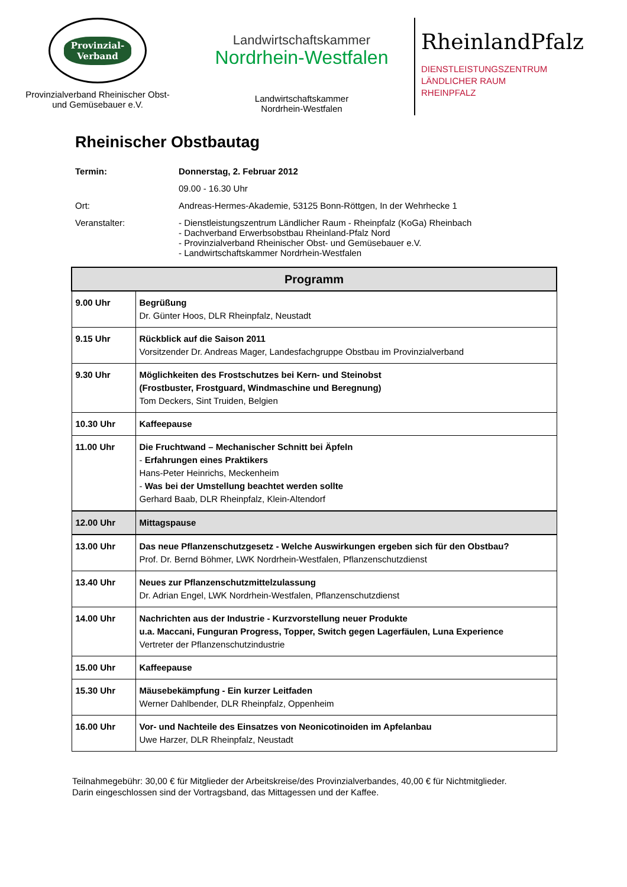Provinzial-
Verband
Provinzialverband Rheinischer Obst-
und Gemüsebauer e.V.
Landwirtschaftskammer
Nordrhein-Westfalen
Landwirtschaftskammer
Nordrhein-Westfalen
RheinlandPfalz
DIENSTLEISTUNGSZENTRUM
LÄNDLICHER RAUM
RHEINPFALZ
Rheinischer Obstbautag
Termin: Donnerstag, 2. Februar 2012
09.00 - 16.30 Uhr
Ort: Andreas-Hermes-Akademie, 53125 Bonn-Röttgen, In der Wehrhecke 1
Veranstalter: - Dienstleistungszentrum Ländlicher Raum - Rheinpfalz (KoGa) Rheinbach
- Dachverband Erwerbsobstbau Rheinland-Pfalz Nord
- Provinzialverband Rheinischer Obst- und Gemüsebauer e.V.
- Landwirtschaftskammer Nordrhein-Westfalen
| Programm | |
| --- | --- |
| 9.00 Uhr | Begrüßung Dr. Günter Hoos, DLR Rheinpfalz, Neustadt |
| 9.15 Uhr | Rückblick auf die Saison 2011 Vorsitzender Dr. Andreas Mager, Landesfachgruppe Obstbau im Provinzialverband |
| 9.30 Uhr | Möglichkeiten des Frostschutzes bei Kern- und Steinobst (Frostbuster, Frostguard, Windmaschine und Beregnung) Tom Deckers, Sint Truiden, Belgien |
| 10.30 Uhr | Kaffeepause |
| 11.00 Uhr | Die Fruchtwand – Mechanischer Schnitt bei Äpfeln - Erfahrungen eines Praktikers Hans-Peter Heinrichs, Meckenheim - Was bei der Umstellung beachtet werden sollte Gerhard Baab, DLR Rheinpfalz, Klein-Altendorf |
| 12.00 Uhr | Mittagspause |
| 13.00 Uhr | Das neue Pflanzenschutzgesetz - Welche Auswirkungen ergeben sich für den Obstbau? Prof. Dr. Bernd Böhmer, LWK Nordrhein-Westfalen, Pflanzenschutzdienst |
| 13.40 Uhr | Neues zur Pflanzenschutzmittelzulassung Dr. Adrian Engel, LWK Nordrhein-Westfalen, Pflanzenschutzdienst |
| 14.00 Uhr | Nachrichten aus der Industrie - Kurzvorstellung neuer Produkte u.a. Maccani, Funguran Progress, Topper, Switch gegen Lagerfäulen, Luna Experience Vertreter der Pflanzenschutzindustrie |
| 15.00 Uhr | Kaffeepause |
| 15.30 Uhr | Mäusebekämpfung - Ein kurzer Leitfaden Werner Dahlbender, DLR Rheinpfalz, Oppenheim |
| 16.00 Uhr | Vor- und Nachteile des Einsatzes von Neonicotinoiden im Apfelanbau Uwe Harzer, DLR Rheinpfalz, Neustadt |
Teilnahmegebühr: 30,00 € für Mitglieder der Arbeitskreise/des Provinzialverbandes, 40,00 € für Nichtmitglieder.
Darin eingeschlossen sind der Vortragsband, das Mittagessen und der Kaffee.